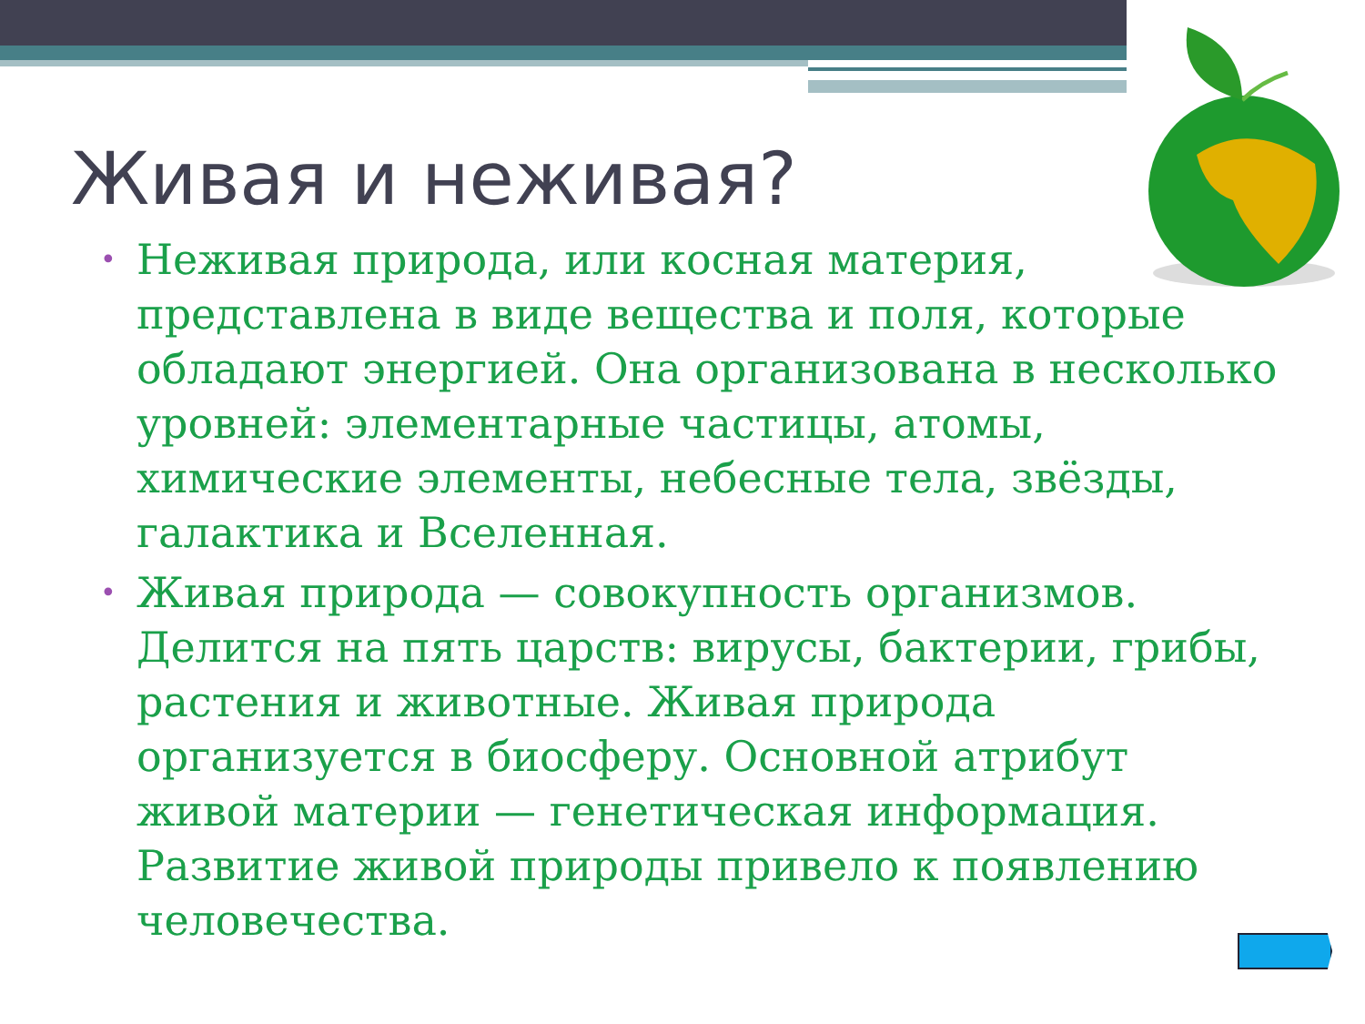Живая и неживая?
• Неживая природа, или косная материя, представлена в виде вещества и поля, которые обладают энергией. Она организована в несколько уровней: элементарные частицы, атомы, химические элементы, небесные тела, звёзды, галактика и Вселенная.
• Живая природа — совокупность организмов. Делится на пять царств: вирусы, бактерии, грибы, растения и животные. Живая природа организуется в биосферу. Основной атрибут живой материи — генетическая информация. Развитие живой природы привело к появлению человечества.